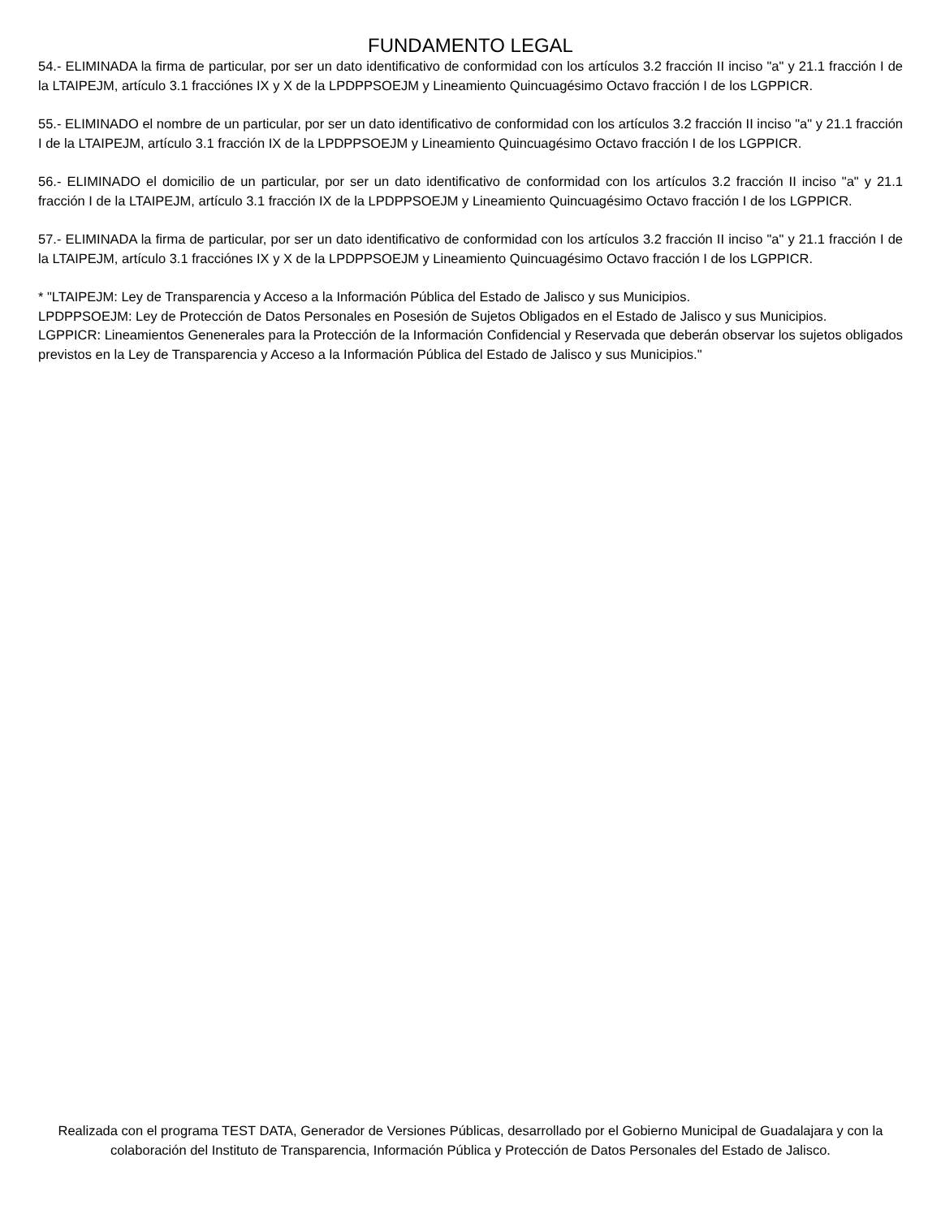FUNDAMENTO LEGAL
54.- ELIMINADA la firma de particular, por ser un dato identificativo de conformidad con los artículos 3.2 fracción II inciso "a" y 21.1 fracción I de la LTAIPEJM, artículo 3.1 fracciónes IX y X de la LPDPPSOEJM y Lineamiento Quincuagésimo Octavo fracción I de los LGPPICR.
55.- ELIMINADO el nombre de un particular, por ser un dato identificativo de conformidad con los artículos 3.2 fracción II inciso "a" y 21.1 fracción I de la LTAIPEJM, artículo 3.1 fracción IX de la LPDPPSOEJM y Lineamiento Quincuagésimo Octavo fracción I de los LGPPICR.
56.- ELIMINADO el domicilio de un particular, por ser un dato identificativo de conformidad con los artículos 3.2 fracción II inciso "a" y 21.1 fracción I de la LTAIPEJM, artículo 3.1 fracción IX de la LPDPPSOEJM y Lineamiento Quincuagésimo Octavo fracción I de los LGPPICR.
57.- ELIMINADA la firma de particular, por ser un dato identificativo de conformidad con los artículos 3.2 fracción II inciso "a" y 21.1 fracción I de la LTAIPEJM, artículo 3.1 fracciónes IX y X de la LPDPPSOEJM y Lineamiento Quincuagésimo Octavo fracción I de los LGPPICR.
* "LTAIPEJM: Ley de Transparencia y Acceso a la Información Pública del Estado de Jalisco y sus Municipios.
LPDPPSOEJM: Ley de Protección de Datos Personales en Posesión de Sujetos Obligados en el Estado de Jalisco y sus Municipios.
LGPPICR: Lineamientos Genenerales para la Protección de la Información Confidencial y Reservada que deberán observar los sujetos obligados previstos en la Ley de Transparencia y Acceso a la Información Pública del Estado de Jalisco y sus Municipios."
Realizada con el programa TEST DATA, Generador de Versiones Públicas, desarrollado por el Gobierno Municipal de Guadalajara y con la colaboración del Instituto de Transparencia, Información Pública y Protección de Datos Personales del Estado de Jalisco.